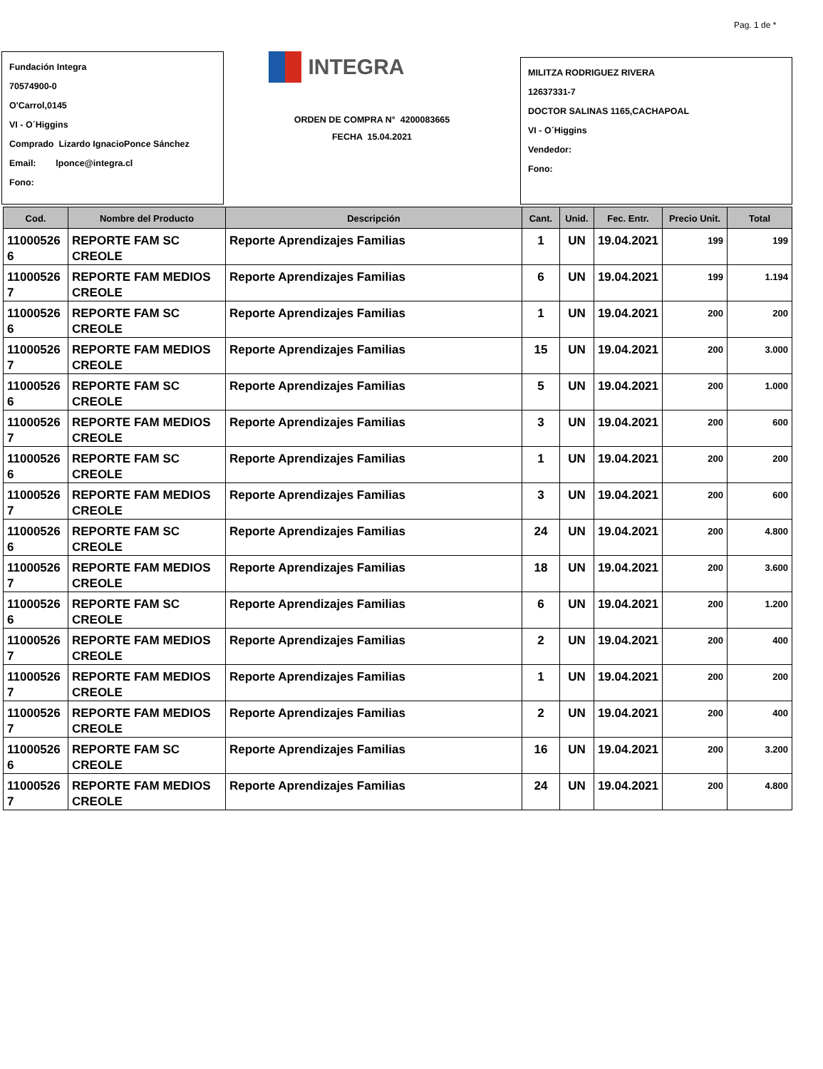Pag. 1 de *
Fundación Integra
70574900-0
O'Carrol,0145
VI - O´Higgins
Comprado Lizardo IgnacioPonce Sánchez
Email: lponce@integra.cl
Fono:
INTEGRA
ORDEN DE COMPRA N° 4200083665
FECHA 15.04.2021
MILITZA RODRIGUEZ RIVERA
12637331-7
DOCTOR SALINAS 1165,CACHAPOAL
VI - O´Higgins
Vendedor:
Fono:
| Cod. | Nombre del Producto | Descripción | Cant. | Unid. | Fec. Entr. | Precio Unit. | Total |
| --- | --- | --- | --- | --- | --- | --- | --- |
| 11000526 6 | REPORTE FAM SC CREOLE | Reporte Aprendizajes Familias | 1 | UN | 19.04.2021 | 199 | 199 |
| 11000526 7 | REPORTE FAM MEDIOS CREOLE | Reporte Aprendizajes Familias | 6 | UN | 19.04.2021 | 199 | 1.194 |
| 11000526 6 | REPORTE FAM SC CREOLE | Reporte Aprendizajes Familias | 1 | UN | 19.04.2021 | 200 | 200 |
| 11000526 7 | REPORTE FAM MEDIOS CREOLE | Reporte Aprendizajes Familias | 15 | UN | 19.04.2021 | 200 | 3.000 |
| 11000526 6 | REPORTE FAM SC CREOLE | Reporte Aprendizajes Familias | 5 | UN | 19.04.2021 | 200 | 1.000 |
| 11000526 7 | REPORTE FAM MEDIOS CREOLE | Reporte Aprendizajes Familias | 3 | UN | 19.04.2021 | 200 | 600 |
| 11000526 6 | REPORTE FAM SC CREOLE | Reporte Aprendizajes Familias | 1 | UN | 19.04.2021 | 200 | 200 |
| 11000526 7 | REPORTE FAM MEDIOS CREOLE | Reporte Aprendizajes Familias | 3 | UN | 19.04.2021 | 200 | 600 |
| 11000526 6 | REPORTE FAM SC CREOLE | Reporte Aprendizajes Familias | 24 | UN | 19.04.2021 | 200 | 4.800 |
| 11000526 7 | REPORTE FAM MEDIOS CREOLE | Reporte Aprendizajes Familias | 18 | UN | 19.04.2021 | 200 | 3.600 |
| 11000526 6 | REPORTE FAM SC CREOLE | Reporte Aprendizajes Familias | 6 | UN | 19.04.2021 | 200 | 1.200 |
| 11000526 7 | REPORTE FAM MEDIOS CREOLE | Reporte Aprendizajes Familias | 2 | UN | 19.04.2021 | 200 | 400 |
| 11000526 7 | REPORTE FAM MEDIOS CREOLE | Reporte Aprendizajes Familias | 1 | UN | 19.04.2021 | 200 | 200 |
| 11000526 7 | REPORTE FAM MEDIOS CREOLE | Reporte Aprendizajes Familias | 2 | UN | 19.04.2021 | 200 | 400 |
| 11000526 6 | REPORTE FAM SC CREOLE | Reporte Aprendizajes Familias | 16 | UN | 19.04.2021 | 200 | 3.200 |
| 11000526 7 | REPORTE FAM MEDIOS CREOLE | Reporte Aprendizajes Familias | 24 | UN | 19.04.2021 | 200 | 4.800 |